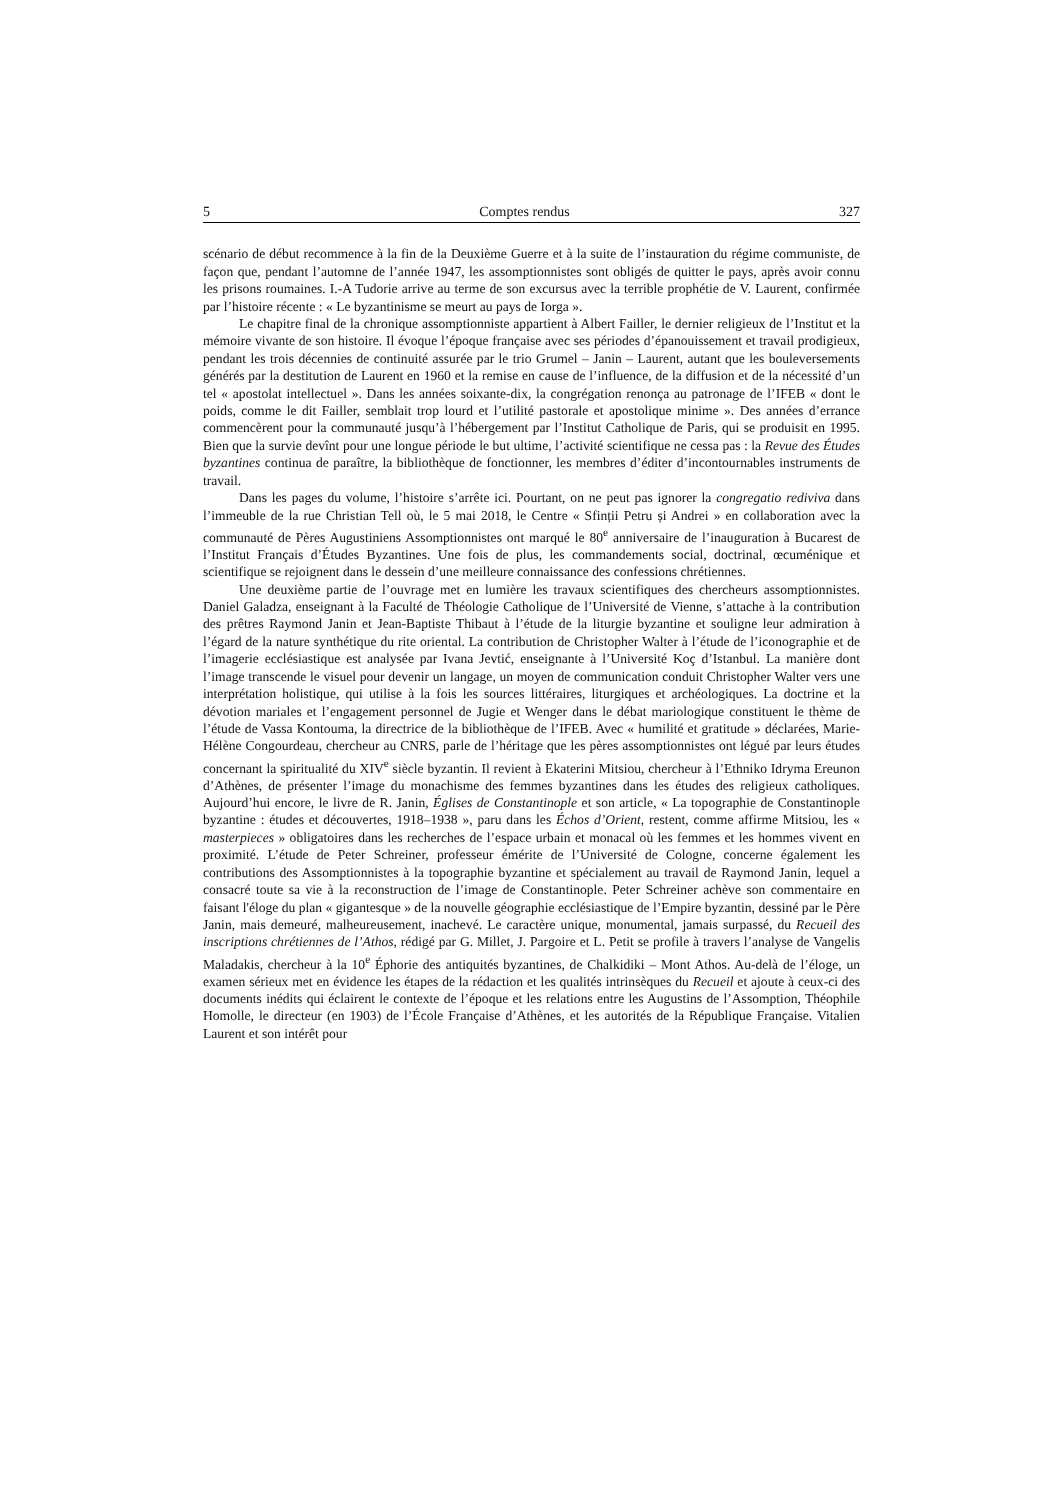5 Comptes rendus 327
scénario de début recommence à la fin de la Deuxième Guerre et à la suite de l’instauration du régime communiste, de façon que, pendant l’automne de l’année 1947, les assomptionnistes sont obligés de quitter le pays, après avoir connu les prisons roumaines. I.-A Tudorie arrive au terme de son excursus avec la terrible prophétie de V. Laurent, confirmée par l’histoire récente : « Le byzantinisme se meurt au pays de Iorga ».
Le chapitre final de la chronique assomptionniste appartient à Albert Failler, le dernier religieux de l’Institut et la mémoire vivante de son histoire. Il évoque l’époque française avec ses périodes d’épanouissement et travail prodigieux, pendant les trois décennies de continuité assurée par le trio Grumel – Janin – Laurent, autant que les bouleversements générés par la destitution de Laurent en 1960 et la remise en cause de l’influence, de la diffusion et de la nécessité d’un tel « apostolat intellectuel ». Dans les années soixante-dix, la congrégation renonça au patronage de l’IFEB « dont le poids, comme le dit Failler, semblait trop lourd et l’utilité pastorale et apostolique minime ». Des années d’errance commencèrent pour la communauté jusqu’à l’hébergement par l’Institut Catholique de Paris, qui se produisit en 1995. Bien que la survie devînt pour une longue période le but ultime, l’activité scientifique ne cessa pas : la Revue des Études byzantines continua de paraître, la bibliothèque de fonctionner, les membres d’éditer d’incontournables instruments de travail.
Dans les pages du volume, l’histoire s’arrête ici. Pourtant, on ne peut pas ignorer la congregatio rediviva dans l’immeuble de la rue Christian Tell où, le 5 mai 2018, le Centre « Sfinții Petru și Andrei » en collaboration avec la communauté de Pères Augustiniens Assomptionnistes ont marqué le 80<sup>e</sup> anniversaire de l’inauguration à Bucarest de l’Institut Français d’Études Byzantines. Une fois de plus, les commandements social, doctrinal, œcuménique et scientifique se rejoignent dans le dessein d’une meilleure connaissance des confessions chrétiennes.
Une deuxième partie de l’ouvrage met en lumière les travaux scientifiques des chercheurs assomptionnistes. Daniel Galadza, enseignant à la Faculté de Théologie Catholique de l’Université de Vienne, s’attache à la contribution des prêtres Raymond Janin et Jean-Baptiste Thibaut à l’étude de la liturgie byzantine et souligne leur admiration à l’égard de la nature synthétique du rite oriental. La contribution de Christopher Walter à l’étude de l’iconographie et de l’imagerie ecclésiastique est analysée par Ivana Jevtić, enseignante à l’Université Koç d’Istanbul. La manière dont l’image transcende le visuel pour devenir un langage, un moyen de communication conduit Christopher Walter vers une interprétation holistique, qui utilise à la fois les sources littéraires, liturgiques et archéologiques. La doctrine et la dévotion mariales et l’engagement personnel de Jugie et Wenger dans le débat mariologique constituent le thème de l’étude de Vassa Kontouma, la directrice de la bibliothèque de l’IFEB. Avec « humilité et gratitude » déclarées, Marie-Hélène Congourdeau, chercheur au CNRS, parle de l’héritage que les pères assomptionnistes ont légué par leurs études concernant la spiritualité du XIV<sup>e</sup> siècle byzantin. Il revient à Ekaterini Mitsiou, chercheur à l’Ethniko Idryma Ereunon d’Athènes, de présenter l’image du monachisme des femmes byzantines dans les études des religieux catholiques. Aujourd’hui encore, le livre de R. Janin, Églises de Constantinople et son article, « La topographie de Constantinople byzantine : études et découvertes, 1918–1938 », paru dans les Échos d’Orient, restent, comme affirme Mitsiou, les « masterpieces » obligatoires dans les recherches de l’espace urbain et monacal où les femmes et les hommes vivent en proximité. L’étude de Peter Schreiner, professeur émérite de l’Université de Cologne, concerne également les contributions des Assomptionnistes à la topographie byzantine et spécialement au travail de Raymond Janin, lequel a consacré toute sa vie à la reconstruction de l’image de Constantinople. Peter Schreiner achève son commentaire en faisant l'éloge du plan « gigantesque » de la nouvelle géographie ecclésiastique de l’Empire byzantin, dessiné par le Père Janin, mais demeuré, malheureusement, inachevé. Le caractère unique, monumental, jamais surpassé, du Recueil des inscriptions chrétiennes de l’Athos, rédigé par G. Millet, J. Pargoire et L. Petit se profile à travers l’analyse de Vangelis Maladakis, chercheur à la 10<sup>e</sup> Éphorie des antiquités byzantines, de Chalkidiki – Mont Athos. Au-delà de l’éloge, un examen sérieux met en évidence les étapes de la rédaction et les qualités intrinsèques du Recueil et ajoute à ceux-ci des documents inédits qui éclairent le contexte de l’époque et les relations entre les Augustins de l’Assomption, Théophile Homolle, le directeur (en 1903) de l’École Française d’Athènes, et les autorités de la République Française. Vitalien Laurent et son intérêt pour